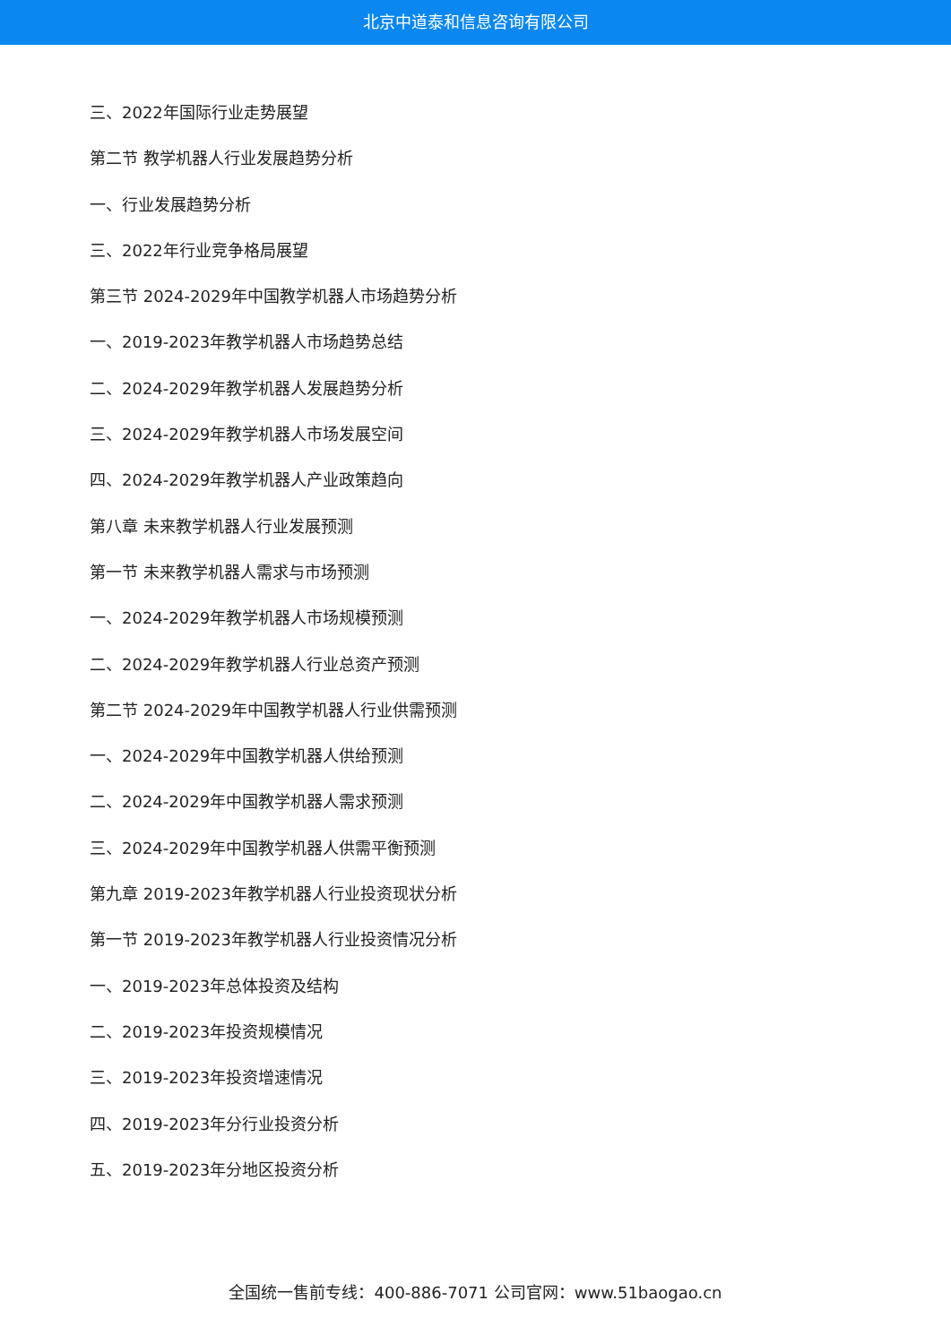北京中道泰和信息咨询有限公司
三、2022年国际行业走势展望
第二节 教学机器人行业发展趋势分析
一、行业发展趋势分析
三、2022年行业竞争格局展望
第三节 2024-2029年中国教学机器人市场趋势分析
一、2019-2023年教学机器人市场趋势总结
二、2024-2029年教学机器人发展趋势分析
三、2024-2029年教学机器人市场发展空间
四、2024-2029年教学机器人产业政策趋向
第八章 未来教学机器人行业发展预测
第一节 未来教学机器人需求与市场预测
一、2024-2029年教学机器人市场规模预测
二、2024-2029年教学机器人行业总资产预测
第二节 2024-2029年中国教学机器人行业供需预测
一、2024-2029年中国教学机器人供给预测
二、2024-2029年中国教学机器人需求预测
三、2024-2029年中国教学机器人供需平衡预测
第九章 2019-2023年教学机器人行业投资现状分析
第一节 2019-2023年教学机器人行业投资情况分析
一、2019-2023年总体投资及结构
二、2019-2023年投资规模情况
三、2019-2023年投资增速情况
四、2019-2023年分行业投资分析
五、2019-2023年分地区投资分析
全国统一售前专线：400-886-7071 公司官网：www.51baogao.cn